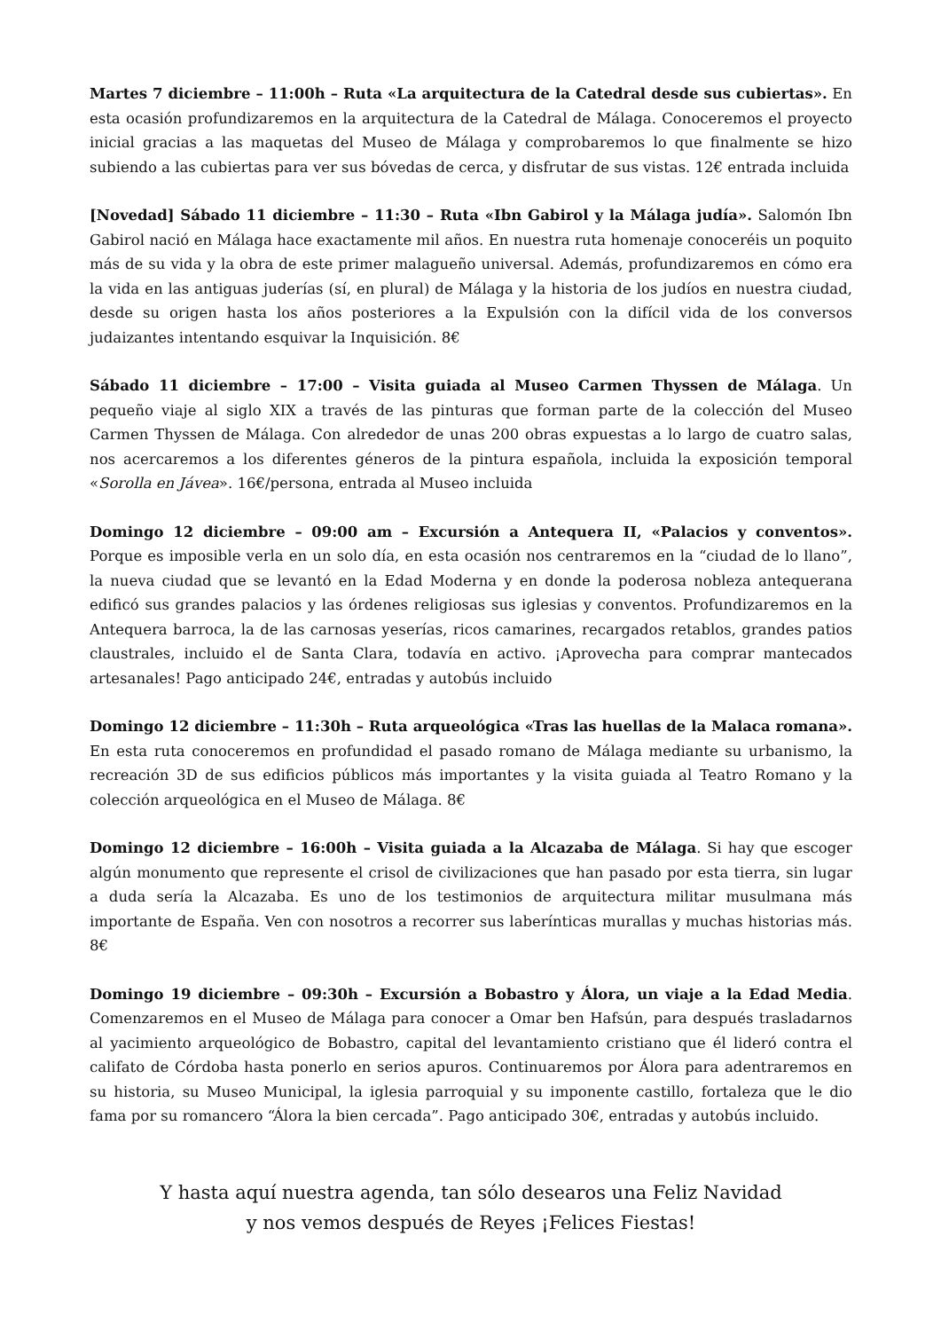Martes 7 diciembre – 11:00h – Ruta «La arquitectura de la Catedral desde sus cubiertas». En esta ocasión profundizaremos en la arquitectura de la Catedral de Málaga. Conoceremos el proyecto inicial gracias a las maquetas del Museo de Málaga y comprobaremos lo que finalmente se hizo subiendo a las cubiertas para ver sus bóvedas de cerca, y disfrutar de sus vistas. 12€ entrada incluida
[Novedad] Sábado 11 diciembre – 11:30 – Ruta «Ibn Gabirol y la Málaga judía». Salomón Ibn Gabirol nació en Málaga hace exactamente mil años. En nuestra ruta homenaje conoceréis un poquito más de su vida y la obra de este primer malagueño universal. Además, profundizaremos en cómo era la vida en las antiguas juderías (sí, en plural) de Málaga y la historia de los judíos en nuestra ciudad, desde su origen hasta los años posteriores a la Expulsión con la difícil vida de los conversos judaizantes intentando esquivar la Inquisición. 8€
Sábado 11 diciembre – 17:00 – Visita guiada al Museo Carmen Thyssen de Málaga. Un pequeño viaje al siglo XIX a través de las pinturas que forman parte de la colección del Museo Carmen Thyssen de Málaga. Con alrededor de unas 200 obras expuestas a lo largo de cuatro salas, nos acercaremos a los diferentes géneros de la pintura española, incluida la exposición temporal «Sorolla en Jávea». 16€/persona, entrada al Museo incluida
Domingo 12 diciembre – 09:00 am – Excursión a Antequera II, «Palacios y conventos». Porque es imposible verla en un solo día, en esta ocasión nos centraremos en la “ciudad de lo llano”, la nueva ciudad que se levantó en la Edad Moderna y en donde la poderosa nobleza antequerana edificó sus grandes palacios y las órdenes religiosas sus iglesias y conventos. Profundizaremos en la Antequera barroca, la de las carnosas yeserías, ricos camarines, recargados retablos, grandes patios claustrales, incluido el de Santa Clara, todavía en activo. ¡Aprovecha para comprar mantecados artesanales! Pago anticipado 24€, entradas y autobús incluido
Domingo 12 diciembre – 11:30h – Ruta arqueológica «Tras las huellas de la Malaca romana». En esta ruta conoceremos en profundidad el pasado romano de Málaga mediante su urbanismo, la recreación 3D de sus edificios públicos más importantes y la visita guiada al Teatro Romano y la colección arqueológica en el Museo de Málaga. 8€
Domingo 12 diciembre – 16:00h – Visita guiada a la Alcazaba de Málaga. Si hay que escoger algún monumento que represente el crisol de civilizaciones que han pasado por esta tierra, sin lugar a duda sería la Alcazaba. Es uno de los testimonios de arquitectura militar musulmana más importante de España. Ven con nosotros a recorrer sus laberínticas murallas y muchas historias más. 8€
Domingo 19 diciembre – 09:30h – Excursión a Bobastro y Álora, un viaje a la Edad Media. Comenzaremos en el Museo de Málaga para conocer a Omar ben Hafsún, para después trasladarnos al yacimiento arqueológico de Bobastro, capital del levantamiento cristiano que él lideró contra el califato de Córdoba hasta ponerlo en serios apuros. Continuaremos por Álora para adentraremos en su historia, su Museo Municipal, la iglesia parroquial y su imponente castillo, fortaleza que le dio fama por su romancero “Álora la bien cercada”. Pago anticipado 30€, entradas y autobús incluido.
Y hasta aquí nuestra agenda, tan sólo desearos una Feliz Navidad
y nos vemos después de Reyes ¡Felices Fiestas!